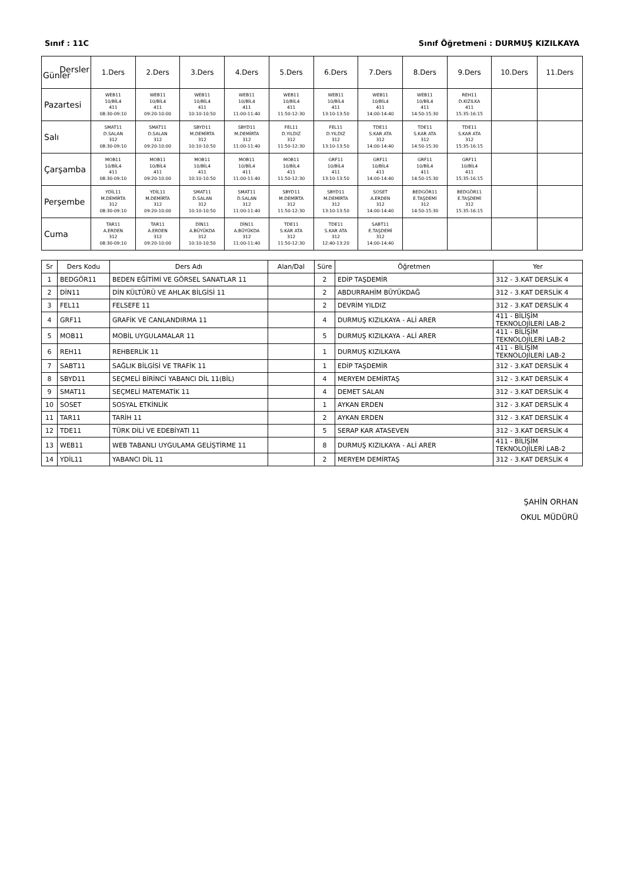Sınıf : 11C Sınıf Öğretmeni : DURMUŞ KIZILKAYA
| Dersler Günler | 1.Ders | 2.Ders | 3.Ders | 4.Ders | 5.Ders | 6.Ders | 7.Ders | 8.Ders | 9.Ders | 10.Ders | 11.Ders |
| --- | --- | --- | --- | --- | --- | --- | --- | --- | --- | --- | --- |
| Pazartesi | WEB11 10/BİL4 411 08:30-09:10 | WEB11 10/BİL4 411 09:20-10:00 | WEB11 10/BİL4 411 10:10-10:50 | WEB11 10/BİL4 411 11:00-11:40 | WEB11 10/BİL4 411 11:50-12:30 | WEB11 10/BİL4 411 13:10-13:50 | WEB11 10/BİL4 411 14:00-14:40 | WEB11 10/BİL4 411 14:50-15:30 | REH11 D.KIZILKA 411 15:35-16:15 | | |
| Salı | SMAT11 D.SALAN 312 08:30-09:10 | SMAT11 D.SALAN 312 09:20-10:00 | SBYD11 M.DEMİRTA 312 10:10-10:50 | SBYD11 M.DEMİRTA 312 11:00-11:40 | FEL11 D.YILDIZ 312 11:50-12:30 | FEL11 D.YILDIZ 312 13:10-13:50 | TDE11 S.KAR ATA 312 14:00-14:40 | TDE11 S.KAR ATA 312 14:50-15:30 | TDE11 S.KAR ATA 312 15:35-16:15 | | |
| Çarşamba | MOB11 10/BİL4 411 08:30-09:10 | MOB11 10/BİL4 411 09:20-10:00 | MOB11 10/BİL4 411 10:10-10:50 | MOB11 10/BİL4 411 11:00-11:40 | MOB11 10/BİL4 411 11:50-12:30 | GRF11 10/BİL4 411 13:10-13:50 | GRF11 10/BİL4 411 14:00-14:40 | GRF11 10/BİL4 411 14:50-15:30 | GRF11 10/BİL4 411 15:35-16:15 | | |
| Perşembe | YDİL11 M.DEMİRTA 312 08:30-09:10 | YDİL11 M.DEMİRTA 312 09:20-10:00 | SMAT11 D.SALAN 312 10:10-10:50 | SMAT11 D.SALAN 312 11:00-11:40 | SBYD11 M.DEMİRTA 312 11:50-12:30 | SBYD11 M.DEMİRTA 312 13:10-13:50 | SOSET A.ERDEN 312 14:00-14:40 | BEDGÖR11 E.TAŞDEMİ 312 14:50-15:30 | BEDGÖR11 E.TAŞDEMİ 312 15:35-16:15 | | |
| Cuma | TAR11 A.ERDEN 312 08:30-09:10 | TAR11 A.ERDEN 312 09:20-10:00 | DİN11 A.BÜYÜKDA 312 10:10-10:50 | DİN11 A.BÜYÜKDA 312 11:00-11:40 | TDE11 S.KAR ATA 312 11:50-12:30 | TDE11 S.KAR ATA 312 12:40-13:20 | SABT11 E.TAŞDEMİ 312 14:00-14:40 | | | | |
| Sr | Ders Kodu | Ders Adı | Alan/Dal | Süre | Öğretmen | Yer |
| --- | --- | --- | --- | --- | --- | --- |
| 1 | BEDGÖR11 | BEDEN EĞİTİMİ VE GÖRSEL SANATLAR 11 | | 2 | EDİP TAŞDEMİR | 312 - 3.KAT DERSLİK 4 |
| 2 | DİN11 | DİN KÜLTÜRÜ VE AHLAK BİLGİSİ 11 | | 2 | ABDURRAHİM BÜYÜKDAĞ | 312 - 3.KAT DERSLİK 4 |
| 3 | FEL11 | FELSEFE 11 | | 2 | DEVRİM YILDIZ | 312 - 3.KAT DERSLİK 4 |
| 4 | GRF11 | GRAFİK VE CANLANDIRMA 11 | | 4 | DURMUŞ KIZILKAYA - ALİ ARER | 411 - BİLİŞİM TEKNOLOJİLERİ LAB-2 |
| 5 | MOB11 | MOBİL UYGULAMALAR 11 | | 5 | DURMUŞ KIZILKAYA - ALİ ARER | 411 - BİLİŞİM TEKNOLOJİLERİ LAB-2 |
| 6 | REH11 | REHBERLİK 11 | | 1 | DURMUŞ KIZILKAYA | 411 - BİLİŞİM TEKNOLOJİLERİ LAB-2 |
| 7 | SABT11 | SAĞLIK BİLGİSİ VE TRAFİK 11 | | 1 | EDİP TAŞDEMİR | 312 - 3.KAT DERSLİK 4 |
| 8 | SBYD11 | SEÇMELİ BİRİNCİ YABANCI DİL 11(BİL) | | 4 | MERYEM DEMİRTAŞ | 312 - 3.KAT DERSLİK 4 |
| 9 | SMAT11 | SEÇMELİ MATEMATİK 11 | | 4 | DEMET SALAN | 312 - 3.KAT DERSLİK 4 |
| 10 | SOSET | SOSYAL ETKİNLİK | | 1 | AYKAN ERDEN | 312 - 3.KAT DERSLİK 4 |
| 11 | TAR11 | TARİH 11 | | 2 | AYKAN ERDEN | 312 - 3.KAT DERSLİK 4 |
| 12 | TDE11 | TÜRK DİLİ VE EDEBİYATI 11 | | 5 | SERAP KAR ATASEVEN | 312 - 3.KAT DERSLİK 4 |
| 13 | WEB11 | WEB TABANLI UYGULAMA GELİŞTİRME 11 | | 8 | DURMUŞ KIZILKAYA - ALİ ARER | 411 - BİLİŞİM TEKNOLOJİLERİ LAB-2 |
| 14 | YDİL11 | YABANCI DİL 11 | | 2 | MERYEM DEMİRTAŞ | 312 - 3.KAT DERSLİK 4 |
ŞAHİN ORHAN
OKUL MÜDÜRÜ